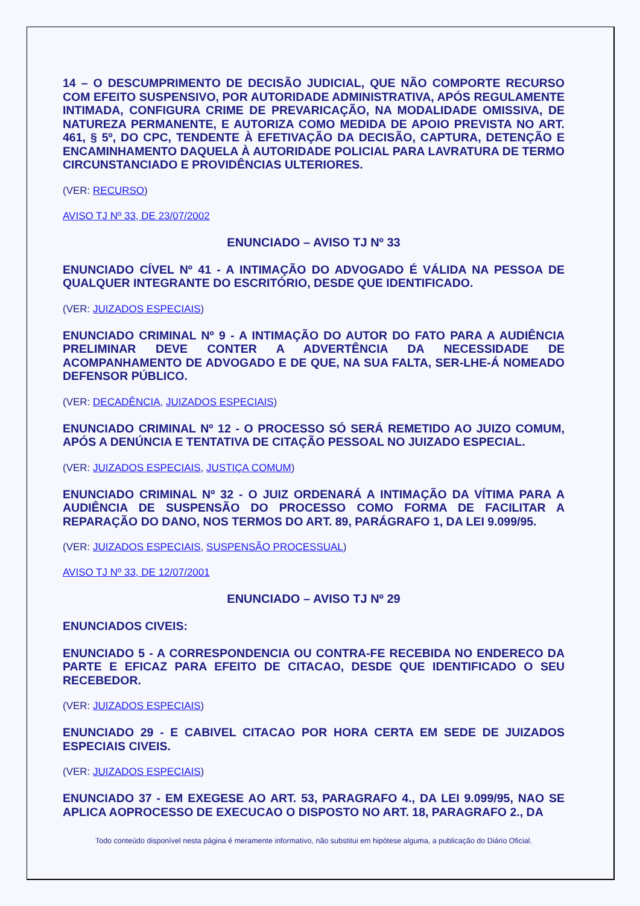14 – O DESCUMPRIMENTO DE DECISÃO JUDICIAL, QUE NÃO COMPORTE RECURSO COM EFEITO SUSPENSIVO, POR AUTORIDADE ADMINISTRATIVA, APÓS REGULAMENTE INTIMADA, CONFIGURA CRIME DE PREVARICAÇÃO, NA MODALIDADE OMISSIVA, DE NATUREZA PERMANENTE, E AUTORIZA COMO MEDIDA DE APOIO PREVISTA NO ART. 461, § 5º, DO CPC, TENDENTE À EFETIVAÇÃO DA DECISÃO, CAPTURA, DETENÇÃO E ENCAMINHAMENTO DAQUELA À AUTORIDADE POLICIAL PARA LAVRATURA DE TERMO CIRCUNSTANCIADO E PROVIDÊNCIAS ULTERIORES.
(VER: RECURSO)
AVISO TJ Nº 33, DE 23/07/2002
ENUNCIADO – AVISO TJ Nº 33
ENUNCIADO CÍVEL Nº 41 - A INTIMAÇÃO DO ADVOGADO É VÁLIDA NA PESSOA DE QUALQUER INTEGRANTE DO ESCRITÓRIO, DESDE QUE IDENTIFICADO.
(VER: JUIZADOS ESPECIAIS)
ENUNCIADO CRIMINAL Nº 9 - A INTIMAÇÃO DO AUTOR DO FATO PARA A AUDIÊNCIA PRELIMINAR DEVE CONTER A ADVERTÊNCIA DA NECESSIDADE DE ACOMPANHAMENTO DE ADVOGADO E DE QUE, NA SUA FALTA, SER-LHE-Á NOMEADO DEFENSOR PÚBLICO.
(VER: DECADÊNCIA, JUIZADOS ESPECIAIS)
ENUNCIADO CRIMINAL Nº 12 - O PROCESSO SÓ SERÁ REMETIDO AO JUIZO COMUM, APÓS A DENÚNCIA E TENTATIVA DE CITAÇÃO PESSOAL NO JUIZADO ESPECIAL.
(VER: JUIZADOS ESPECIAIS, JUSTIÇA COMUM)
ENUNCIADO CRIMINAL Nº 32 - O JUIZ ORDENARÁ A INTIMAÇÃO DA VÍTIMA PARA A AUDIÊNCIA DE SUSPENSÃO DO PROCESSO COMO FORMA DE FACILITAR A REPARAÇÃO DO DANO, NOS TERMOS DO ART. 89, PARÁGRAFO 1, DA LEI 9.099/95.
(VER: JUIZADOS ESPECIAIS, SUSPENSÃO PROCESSUAL)
AVISO TJ Nº 33, DE 12/07/2001
ENUNCIADO – AVISO TJ Nº 29
ENUNCIADOS CIVEIS:
ENUNCIADO 5 - A CORRESPONDENCIA OU CONTRA-FE RECEBIDA NO ENDERECO DA PARTE E EFICAZ PARA EFEITO DE CITACAO, DESDE QUE IDENTIFICADO O SEU RECEBEDOR.
(VER: JUIZADOS ESPECIAIS)
ENUNCIADO 29 - E CABIVEL CITACAO POR HORA CERTA EM SEDE DE JUIZADOS ESPECIAIS CIVEIS.
(VER: JUIZADOS ESPECIAIS)
ENUNCIADO 37 - EM EXEGESE AO ART. 53, PARAGRAFO 4., DA LEI 9.099/95, NAO SE APLICA AOPROCESSO DE EXECUCAO O DISPOSTO NO ART. 18, PARAGRAFO 2., DA
Todo conteúdo disponível nesta página é meramente informativo, não substitui em hipótese alguma, a publicação do Diário Oficial.